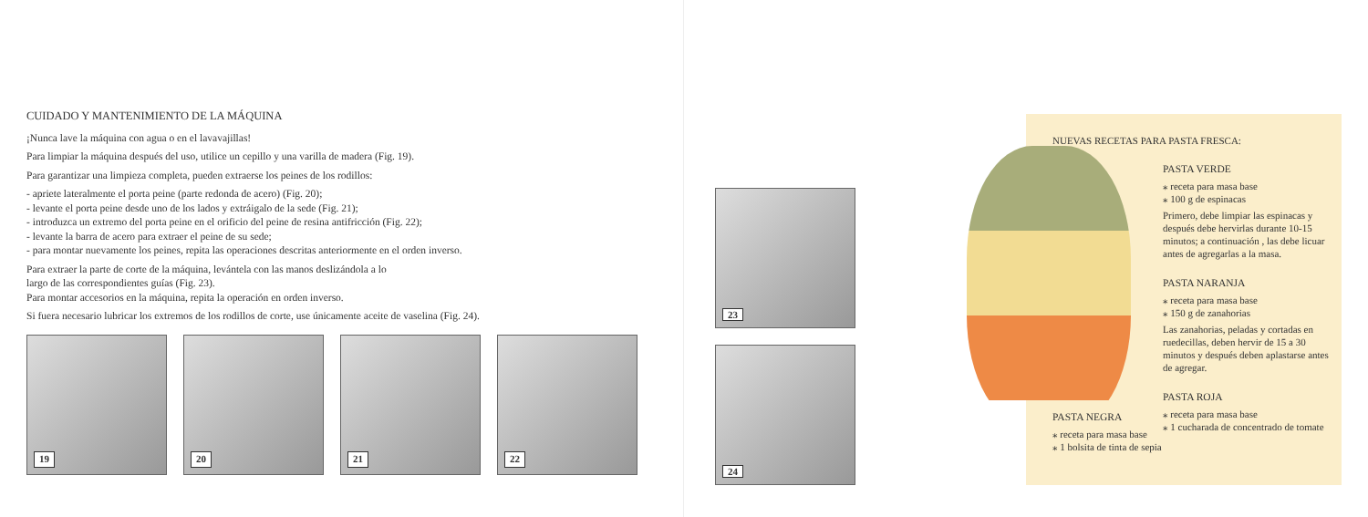CUIDADO Y MANTENIMIENTO DE LA MÁQUINA
¡Nunca lave la máquina con agua o en el lavavajillas!
Para limpiar la máquina después del uso, utilice un cepillo y una varilla de madera (Fig. 19).
Para garantizar una limpieza completa, pueden extraerse los peines de los rodillos:
- apriete lateralmente el porta peine (parte redonda de acero) (Fig. 20);
- levante el porta peine desde uno de los lados y extráigalo de la sede (Fig. 21);
- introduzca un extremo del porta peine en el orificio del peine de resina antifricción (Fig. 22);
- levante la barra de acero para extraer el peine de su sede;
- para montar nuevamente los peines, repita las operaciones descritas anteriormente en el orden inverso.
Para extraer la parte de corte de la máquina, levántela con las manos deslizándola a lo
largo de las correspondientes guías (Fig. 23).
Para montar accesorios en la máquina, repita la operación en orden inverso.
Si fuera necesario lubricar los extremos de los rodillos de corte, use únicamente aceite de vaselina (Fig. 24).
19 20 21 22
23
24
NUEVAS RECETAS PARA PASTA FRESCA:
PASTA VERDE
⁎ receta para masa base
⁎ 100 g de espinacas
Primero, debe limpiar las espinacas y después debe hervirlas durante 10-15 minutos; a continuación , las debe licuar antes de agregarlas a la masa.
PASTA NARANJA
⁎ receta para masa base
⁎ 150 g de zanahorias
Las zanahorias, peladas y cortadas en ruedecillas, deben hervir de 15 a 30 minutos y después deben aplastarse antes de agregar.
PASTA ROJA
⁎ receta para masa base
⁎ 1 cucharada de concentrado de tomate
PASTA NEGRA
⁎ receta para masa base
⁎ 1 bolsita de tinta de sepia